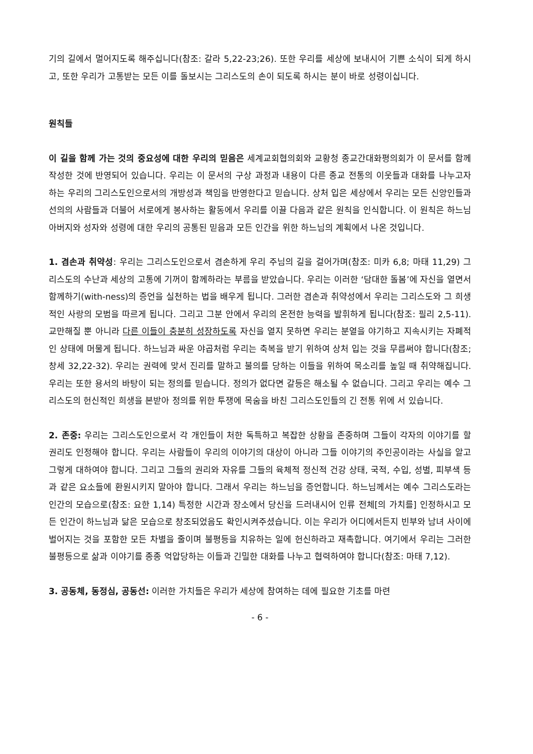기의 길에서 멀어지도록 해주십니다(참조: 갈라 5,22-23;26). 또한 우리를 세상에 보내시어 기쁜 소식이 되게 하시고, 또한 우리가 고통받는 모든 이를 돌보시는 그리스도의 손이 되도록 하시는 분이 바로 성령이십니다.
원칙들
이 길을 함께 가는 것의 중요성에 대한 우리의 믿음은 세계교회협의회와 교황청 종교간대화평의회가 이 문서를 함께 작성한 것에 반영되어 있습니다. 우리는 이 문서의 구상 과정과 내용이 다른 종교 전통의 이웃들과 대화를 나누고자 하는 우리의 그리스도인으로서의 개방성과 책임을 반영한다고 믿습니다. 상처 입은 세상에서 우리는 모든 신앙인들과 선의의 사람들과 더불어 서로에게 봉사하는 활동에서 우리를 이끌 다음과 같은 원칙을 인식합니다. 이 원칙은 하느님 아버지와 성자와 성령에 대한 우리의 공통된 믿음과 모든 인간을 위한 하느님의 계획에서 나온 것입니다.
1. 겸손과 취약성: 우리는 그리스도인으로서 겸손하게 우리 주님의 길을 걸어가며(참조: 미카 6,8; 마태 11,29) 그리스도의 수난과 세상의 고통에 기꺼이 함께하라는 부름을 받았습니다. 우리는 이러한 ‘담대한 돌봄’에 자신을 열면서 함께하기(with-ness)의 증언을 실천하는 법을 배우게 됩니다. 그러한 겸손과 취약성에서 우리는 그리스도와 그 희생적인 사랑의 모범을 따르게 됩니다. 그리고 그분 안에서 우리의 온전한 능력을 발휘하게 됩니다(참조: 필리 2,5-11). 교만해질 뿐 아니라 다른 이들이 충분히 성장하도록 자신을 열지 못하면 우리는 분열을 야기하고 지속시키는 자폐적인 상태에 머물게 됩니다. 하느님과 싸운 야곱처럼 우리는 축복을 받기 위하여 상처 입는 것을 무릅써야 합니다(참조; 창세 32,22-32). 우리는 권력에 맞서 진리를 말하고 불의를 당하는 이들을 위하여 목소리를 높일 때 취약해집니다. 우리는 또한 용서의 바탕이 되는 정의를 믿습니다. 정의가 없다면 갈등은 해소될 수 없습니다. 그리고 우리는 예수 그리스도의 헌신적인 희생을 본받아 정의를 위한 투쟁에 목숨을 바친 그리스도인들의 긴 전통 위에 서 있습니다.
2. 존중: 우리는 그리스도인으로서 각 개인들이 처한 독특하고 복잡한 상황을 존중하며 그들이 각자의 이야기를 할 권리도 인정해야 합니다. 우리는 사람들이 우리의 이야기의 대상이 아니라 그들 이야기의 주인공이라는 사실을 알고 그렇게 대하여야 합니다. 그리고 그들의 권리와 자유를 그들의 육체적 정신적 건강 상태, 국적, 수입, 성별, 피부색 등과 같은 요소들에 환원시키지 말아야 합니다. 그래서 우리는 하느님을 증언합니다. 하느님께서는 예수 그리스도라는 인간의 모습으로(참조: 요한 1,14) 특정한 시간과 장소에서 당신을 드러내시어 인류 전체[의 가치를] 인정하시고 모든 인간이 하느님과 닮은 모습으로 창조되었음도 확인시켜주셨습니다. 이는 우리가 어디에서든지 빈부와 남녀 사이에 벌어지는 것을 포함한 모든 차별을 줄이며 불평등을 치유하는 일에 헌신하라고 재촉합니다. 여기에서 우리는 그러한 불평등으로 삶과 이야기를 종종 억압당하는 이들과 긴밀한 대화를 나누고 협력하여야 합니다(참조: 마태 7,12).
3. 공동체, 동정심, 공동선: 이러한 가치들은 우리가 세상에 참여하는 데에 필요한 기초를 마련
- 6 -